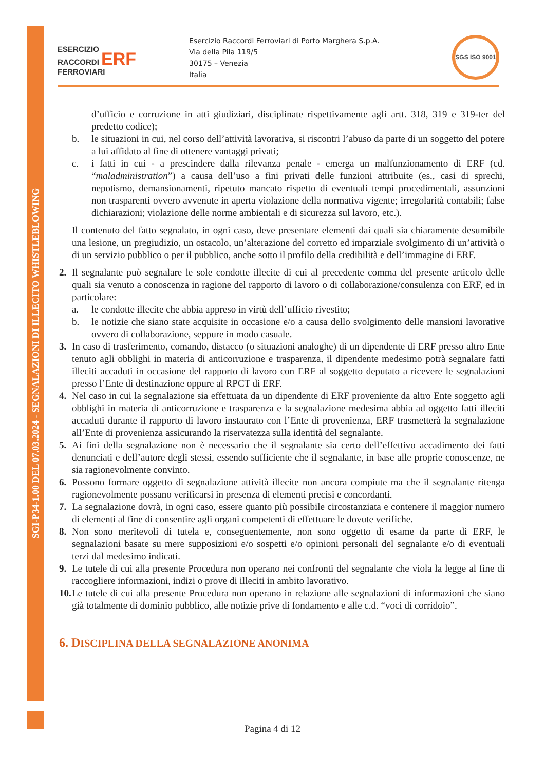SGI-P34-1.00 DEL 07.03.2024 - SEGNALAZIONI DI ILLECITO WHISTLEBLOWING
ESERCIZIO
RACCORDI ERF
FERROVIARI
Esercizio Raccordi Ferroviari di Porto Marghera S.p.A.
Via della Pila 119/5
30175 – Venezia
Italia
SGS ISO 9001
d’ufficio e corruzione in atti giudiziari, disciplinate rispettivamente agli artt. 318, 319 e 319-ter del predetto codice);
b. le situazioni in cui, nel corso dell’attività lavorativa, si riscontri l’abuso da parte di un soggetto del potere a lui affidato al fine di ottenere vantaggi privati;
c. i fatti in cui - a prescindere dalla rilevanza penale - emerga un malfunzionamento di ERF (cd. “maladministration”) a causa dell’uso a fini privati delle funzioni attribuite (es., casi di sprechi, nepotismo, demansionamenti, ripetuto mancato rispetto di eventuali tempi procedimentali, assunzioni non trasparenti ovvero avvenute in aperta violazione della normativa vigente; irregolarità contabili; false dichiarazioni; violazione delle norme ambientali e di sicurezza sul lavoro, etc.).
Il contenuto del fatto segnalato, in ogni caso, deve presentare elementi dai quali sia chiaramente desumibile una lesione, un pregiudizio, un ostacolo, un’alterazione del corretto ed imparziale svolgimento di un’attività o di un servizio pubblico o per il pubblico, anche sotto il profilo della credibilità e dell’immagine di ERF.
2. Il segnalante può segnalare le sole condotte illecite di cui al precedente comma del presente articolo delle quali sia venuto a conoscenza in ragione del rapporto di lavoro o di collaborazione/consulenza con ERF, ed in particolare:
a. le condotte illecite che abbia appreso in virtù dell’ufficio rivestito;
b. le notizie che siano state acquisite in occasione e/o a causa dello svolgimento delle mansioni lavorative ovvero di collaborazione, seppure in modo casuale.
3. In caso di trasferimento, comando, distacco (o situazioni analoghe) di un dipendente di ERF presso altro Ente tenuto agli obblighi in materia di anticorruzione e trasparenza, il dipendente medesimo potrà segnalare fatti illeciti accaduti in occasione del rapporto di lavoro con ERF al soggetto deputato a ricevere le segnalazioni presso l’Ente di destinazione oppure al RPCT di ERF.
4. Nel caso in cui la segnalazione sia effettuata da un dipendente di ERF proveniente da altro Ente soggetto agli obblighi in materia di anticorruzione e trasparenza e la segnalazione medesima abbia ad oggetto fatti illeciti accaduti durante il rapporto di lavoro instaurato con l’Ente di provenienza, ERF trasmetterà la segnalazione all’Ente di provenienza assicurando la riservatezza sulla identità del segnalante.
5. Ai fini della segnalazione non è necessario che il segnalante sia certo dell’effettivo accadimento dei fatti denunciati e dell’autore degli stessi, essendo sufficiente che il segnalante, in base alle proprie conoscenze, ne sia ragionevolmente convinto.
6. Possono formare oggetto di segnalazione attività illecite non ancora compiute ma che il segnalante ritenga ragionevolmente possano verificarsi in presenza di elementi precisi e concordanti.
7. La segnalazione dovrà, in ogni caso, essere quanto più possibile circostanziata e contenere il maggior numero di elementi al fine di consentire agli organi competenti di effettuare le dovute verifiche.
8. Non sono meritevoli di tutela e, conseguentemente, non sono oggetto di esame da parte di ERF, le segnalazioni basate su mere supposizioni e/o sospetti e/o opinioni personali del segnalante e/o di eventuali terzi dal medesimo indicati.
9. Le tutele di cui alla presente Procedura non operano nei confronti del segnalante che viola la legge al fine di raccogliere informazioni, indizi o prove di illeciti in ambito lavorativo.
10.
Le tutele di cui alla presente Procedura non operano in relazione alle segnalazioni di informazioni che siano già totalmente di dominio pubblico, alle notizie prive di fondamento e alle c.d. “voci di corridoio”.
6. DISCIPLINA DELLA SEGNALAZIONE ANONIMA
Pagina 4 di 12